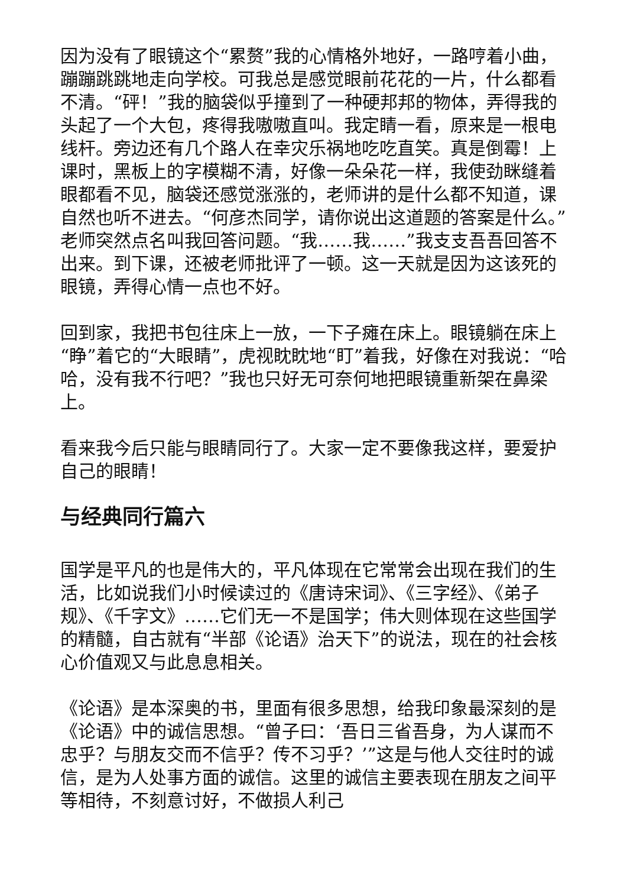因为没有了眼镜这个“累赘”我的心情格外地好，一路哼着小曲，蹦蹦跳跳地走向学校。可我总是感觉眼前花花的一片，什么都看不清。“砰！”我的脑袋似乎撞到了一种硬邦邦的物体，弄得我的头起了一个大包，疼得我嗷嗷直叫。我定睛一看，原来是一根电线杆。旁边还有几个路人在幸灾乐祸地吃吃直笑。真是倒霉！上课时，黑板上的字模糊不清，好像一朵朵花一样，我使劲眯缝着眼都看不见，脑袋还感觉涨涨的，老师讲的是什么都不知道，课自然也听不进去。“何彦杰同学，请你说出这道题的答案是什么。”老师突然点名叫我回答问题。“我……我……”我支支吾吾回答不出来。到下课，还被老师批评了一顿。这一天就是因为这该死的眼镜，弄得心情一点也不好。
回到家，我把书包往床上一放，一下子瘫在床上。眼镜躺在床上“睁”着它的“大眼睛”，虎视眈眈地“盯”着我，好像在对我说：“哈哈，没有我不行吧？”我也只好无可奈何地把眼镜重新架在鼻梁上。
看来我今后只能与眼睛同行了。大家一定不要像我这样，要爱护自己的眼睛！
与经典同行篇六
国学是平凡的也是伟大的，平凡体现在它常常会出现在我们的生活，比如说我们小时候读过的《唐诗宋词》、《三字经》、《弟子规》、《千字文》……它们无一不是国学；伟大则体现在这些国学的精髓，自古就有“半部《论语》治天下”的说法，现在的社会核心价值观又与此息息相关。
《论语》是本深奥的书，里面有很多思想，给我印象最深刻的是《论语》中的诚信思想。“曾子曰：‘吾日三省吾身，为人谋而不忠乎？与朋友交而不信乎？传不习乎？’”这是与他人交往时的诚信，是为人处事方面的诚信。这里的诚信主要表现在朋友之间平等相待，不刻意讨好，不做损人利己